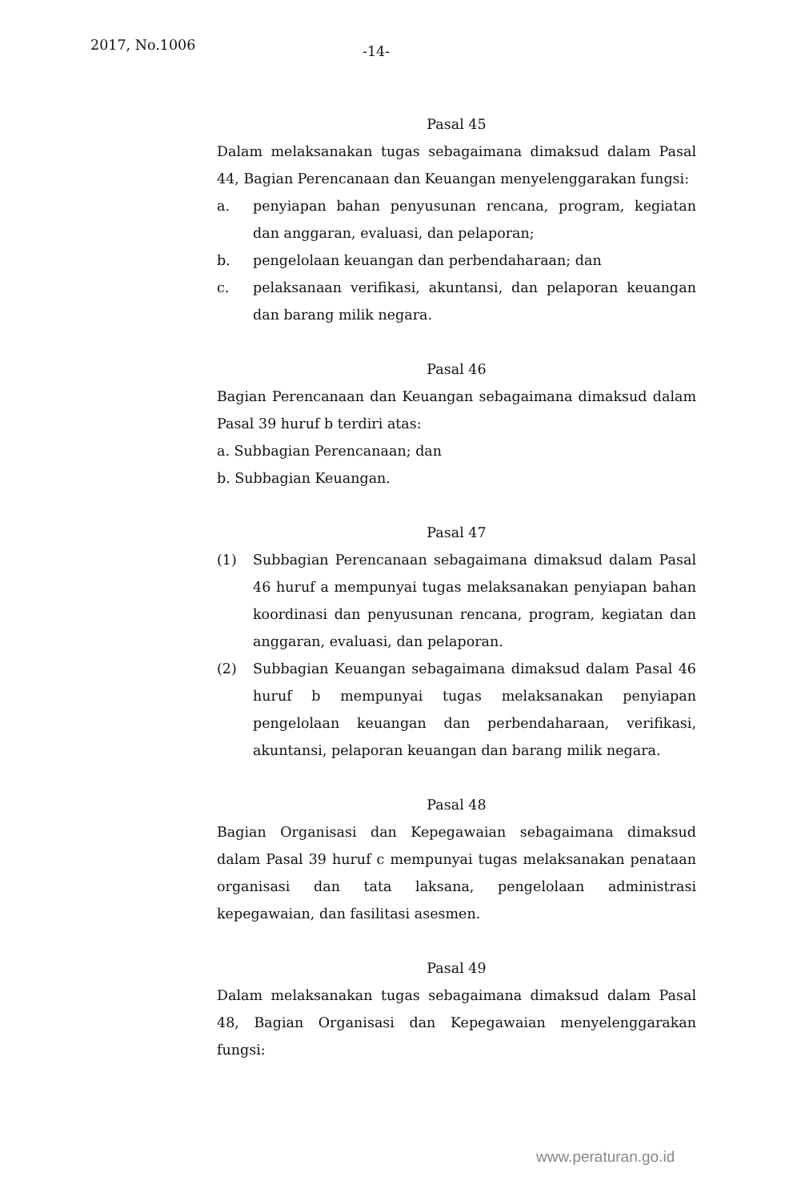2017, No.1006
-14-
Pasal 45
Dalam melaksanakan tugas sebagaimana dimaksud dalam Pasal 44, Bagian Perencanaan dan Keuangan menyelenggarakan fungsi:
a. penyiapan bahan penyusunan rencana, program, kegiatan dan anggaran, evaluasi, dan pelaporan;
b. pengelolaan keuangan dan perbendaharaan; dan
c. pelaksanaan verifikasi, akuntansi, dan pelaporan keuangan dan barang milik negara.
Pasal 46
Bagian Perencanaan dan Keuangan sebagaimana dimaksud dalam Pasal 39 huruf b terdiri atas:
a. Subbagian Perencanaan; dan
b. Subbagian Keuangan.
Pasal 47
(1) Subbagian Perencanaan sebagaimana dimaksud dalam Pasal 46 huruf a mempunyai tugas melaksanakan penyiapan bahan koordinasi dan penyusunan rencana, program, kegiatan dan anggaran, evaluasi, dan pelaporan.
(2) Subbagian Keuangan sebagaimana dimaksud dalam Pasal 46 huruf b mempunyai tugas melaksanakan penyiapan pengelolaan keuangan dan perbendaharaan, verifikasi, akuntansi, pelaporan keuangan dan barang milik negara.
Pasal 48
Bagian Organisasi dan Kepegawaian sebagaimana dimaksud dalam Pasal 39 huruf c mempunyai tugas melaksanakan penataan organisasi dan tata laksana, pengelolaan administrasi kepegawaian, dan fasilitasi asesmen.
Pasal 49
Dalam melaksanakan tugas sebagaimana dimaksud dalam Pasal 48, Bagian Organisasi dan Kepegawaian menyelenggarakan fungsi:
www.peraturan.go.id